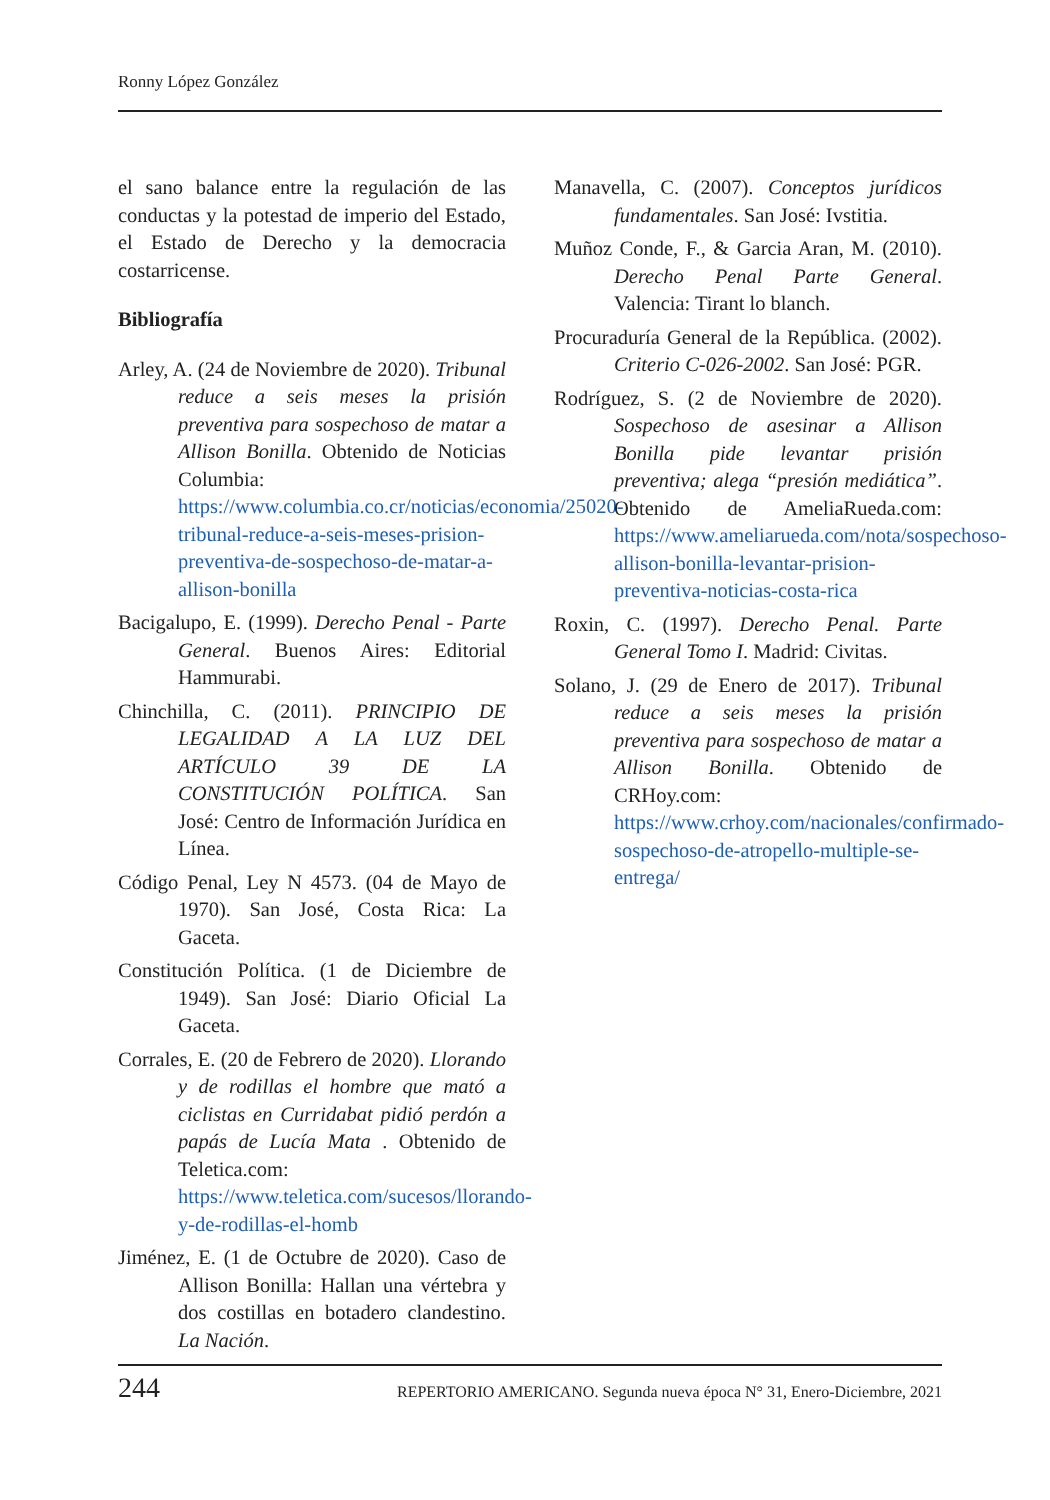Ronny López González
el sano balance entre la regulación de las conductas y la potestad de imperio del Estado, el Estado de Derecho y la democracia costarricense.
Bibliografía
Arley, A. (24 de Noviembre de 2020). Tribunal reduce a seis meses la prisión preventiva para sospechoso de matar a Allison Bonilla. Obtenido de Noticias Columbia: https://www.columbia.co.cr/noticias/economia/25020-tribunal-reduce-a-seis-meses-prision-preventiva-de-sospechoso-de-matar-a-allison-bonilla
Bacigalupo, E. (1999). Derecho Penal - Parte General. Buenos Aires: Editorial Hammurabi.
Chinchilla, C. (2011). PRINCIPIO DE LEGALIDAD A LA LUZ DEL ARTÍCULO 39 DE LA CONSTITUCIÓN POLÍTICA. San José: Centro de Información Jurídica en Línea.
Código Penal, Ley N 4573. (04 de Mayo de 1970). San José, Costa Rica: La Gaceta.
Constitución Política. (1 de Diciembre de 1949). San José: Diario Oficial La Gaceta.
Corrales, E. (20 de Febrero de 2020). Llorando y de rodillas el hombre que mató a ciclistas en Curridabat pidió perdón a papás de Lucía Mata . Obtenido de Teletica.com: https://www.teletica.com/sucesos/llorando-y-de-rodillas-el-homb
Jiménez, E. (1 de Octubre de 2020). Caso de Allison Bonilla: Hallan una vértebra y dos costillas en botadero clandestino. La Nación.
Manavella, C. (2007). Conceptos jurídicos fundamentales. San José: Ivstitia.
Muñoz Conde, F., & Garcia Aran, M. (2010). Derecho Penal Parte General. Valencia: Tirant lo blanch.
Procuraduría General de la República. (2002). Criterio C-026-2002. San José: PGR.
Rodríguez, S. (2 de Noviembre de 2020). Sospechoso de asesinar a Allison Bonilla pide levantar prisión preventiva; alega “presión mediática”. Obtenido de AmeliaRueda.com: https://www.ameliarueda.com/nota/sospechoso-allison-bonilla-levantar-prision-preventiva-noticias-costa-rica
Roxin, C. (1997). Derecho Penal. Parte General Tomo I. Madrid: Civitas.
Solano, J. (29 de Enero de 2017). Tribunal reduce a seis meses la prisión preventiva para sospechoso de matar a Allison Bonilla. Obtenido de CRHoy.com: https://www.crhoy.com/nacionales/confirmado-sospechoso-de-atropello-multiple-se-entrega/
244 REPERTORIO AMERICANO. Segunda nueva época N° 31, Enero-Diciembre, 2021